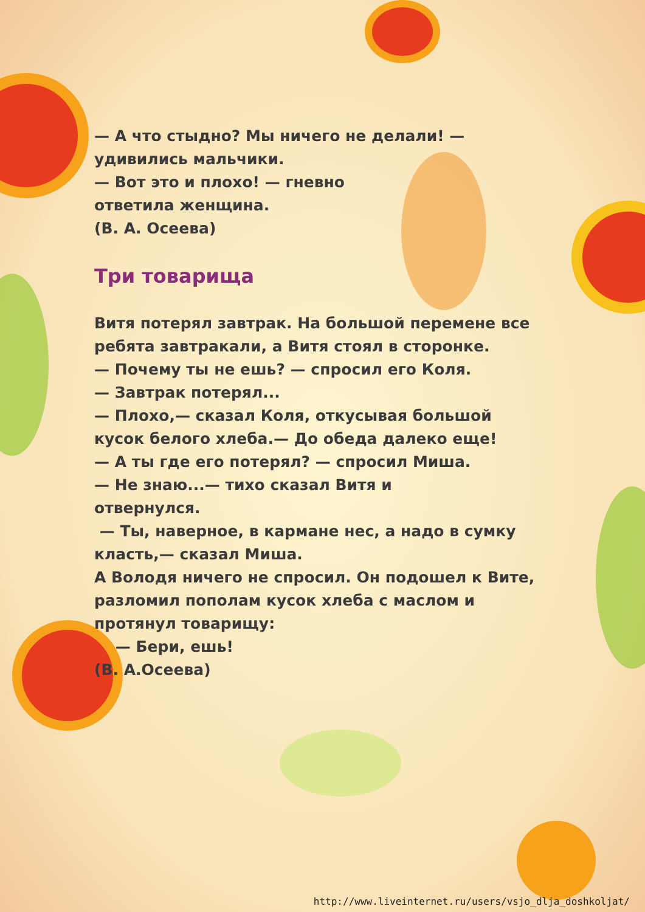— А что стыдно? Мы ничего не делали! — удивились мальчики.
— Вот это и плохо! — гневно
ответила женщина.
(В. А. Осеева)
Три товарища
Витя потерял завтрак. На большой перемене все ребята завтракали, а Витя стоял в сторонке.
— Почему ты не ешь? — спросил его Коля.
— Завтрак потерял...
— Плохо,— сказал Коля, откусывая большой кусок белого хлеба.— До обеда далеко еще!
— А ты где его потерял? — спросил Миша.
— Не знаю...— тихо сказал Витя и
отвернулся.
— Ты, наверное, в кармане нес, а надо в сумку класть,— сказал Миша.
А Володя ничего не спросил. Он подошел к Вите, разломил пополам кусок хлеба с маслом и протянул товарищу:
— Бери, ешь!
(В. А.Осеева)
http://www.liveinternet.ru/users/vsjo_dlja_doshkoljat/